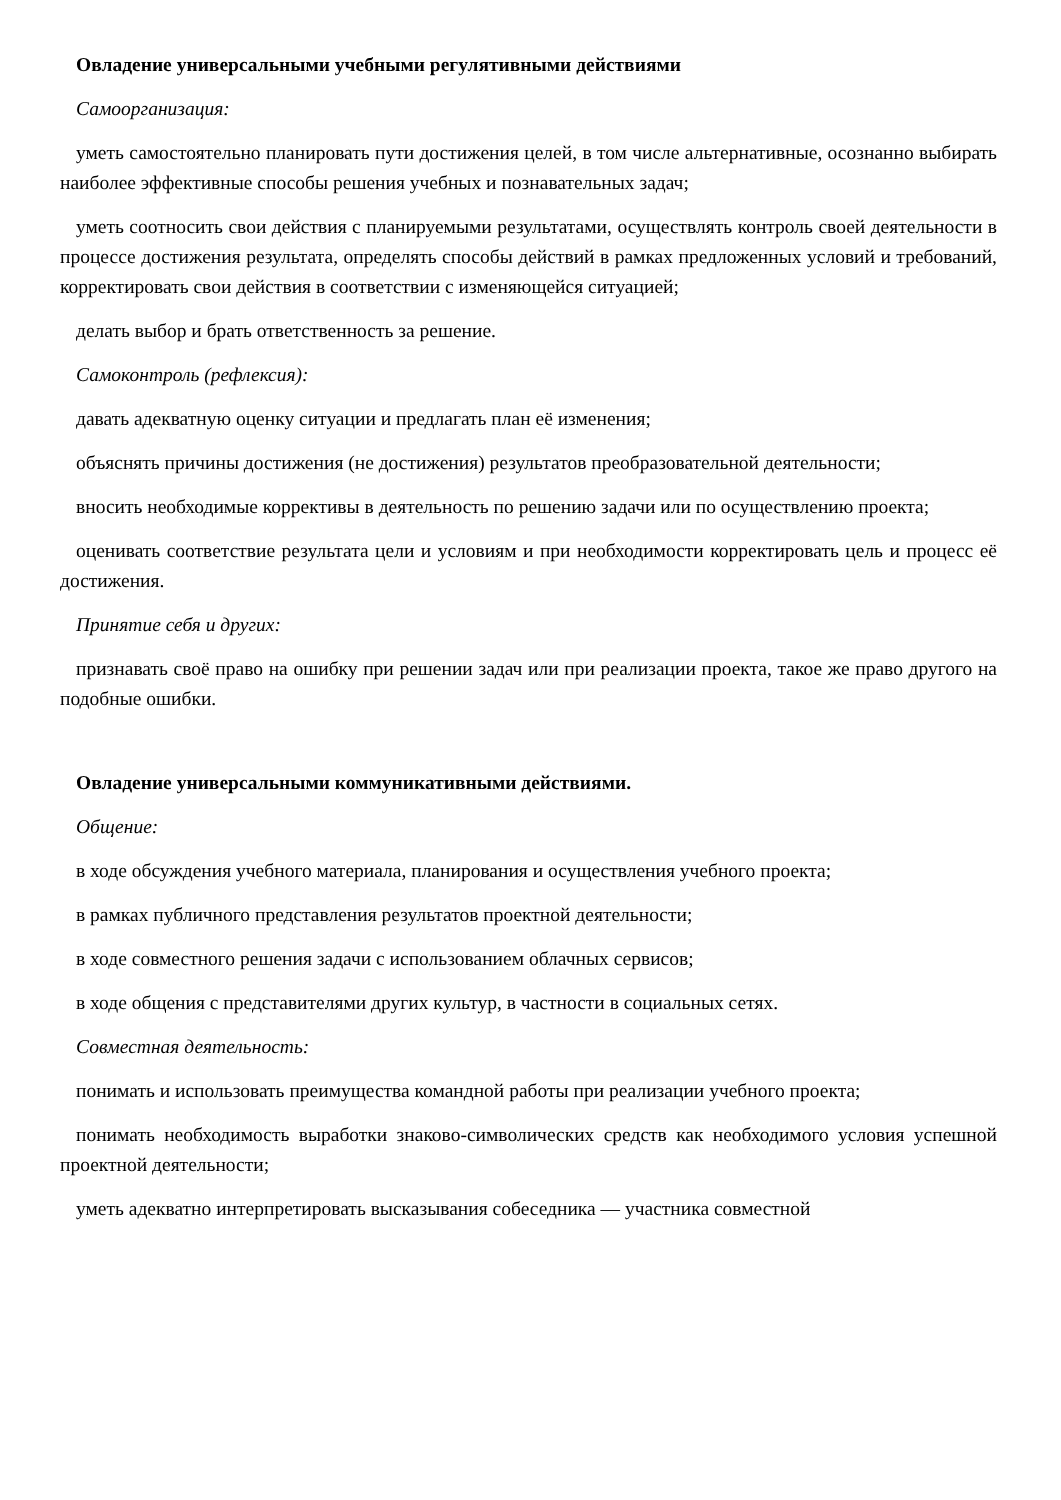Овладение универсальными учебными регулятивными действиями
Самоорганизация:
уметь самостоятельно планировать пути достижения целей, в том числе альтернативные, осознанно выбирать наиболее эффективные способы решения учебных и познавательных задач;
уметь соотносить свои действия с планируемыми результатами, осуществлять контроль своей деятельности в процессе достижения результата, определять способы действий в рамках предложенных условий и требований, корректировать свои действия в соответствии с изменяющейся ситуацией;
делать выбор и брать ответственность за решение.
Самоконтроль (рефлексия):
давать адекватную оценку ситуации и предлагать план её изменения;
объяснять причины достижения (не достижения) результатов преобразовательной деятельности;
вносить необходимые коррективы в деятельность по решению задачи или по осуществлению проекта;
оценивать соответствие результата цели и условиям и при необходимости корректировать цель и процесс её достижения.
Принятие себя и других:
признавать своё право на ошибку при решении задач или при реализации проекта, такое же право другого на подобные ошибки.
Овладение универсальными коммуникативными действиями.
Общение:
в ходе обсуждения учебного материала, планирования и осуществления учебного проекта;
в рамках публичного представления результатов проектной деятельности;
в ходе совместного решения задачи с использованием облачных сервисов;
в ходе общения с представителями других культур, в частности в социальных сетях.
Совместная деятельность:
понимать и использовать преимущества командной работы при реализации учебного проекта;
понимать необходимость выработки знаково-символических средств как необходимого условия успешной проектной деятельности;
уметь адекватно интерпретировать высказывания собеседника — участника совместной